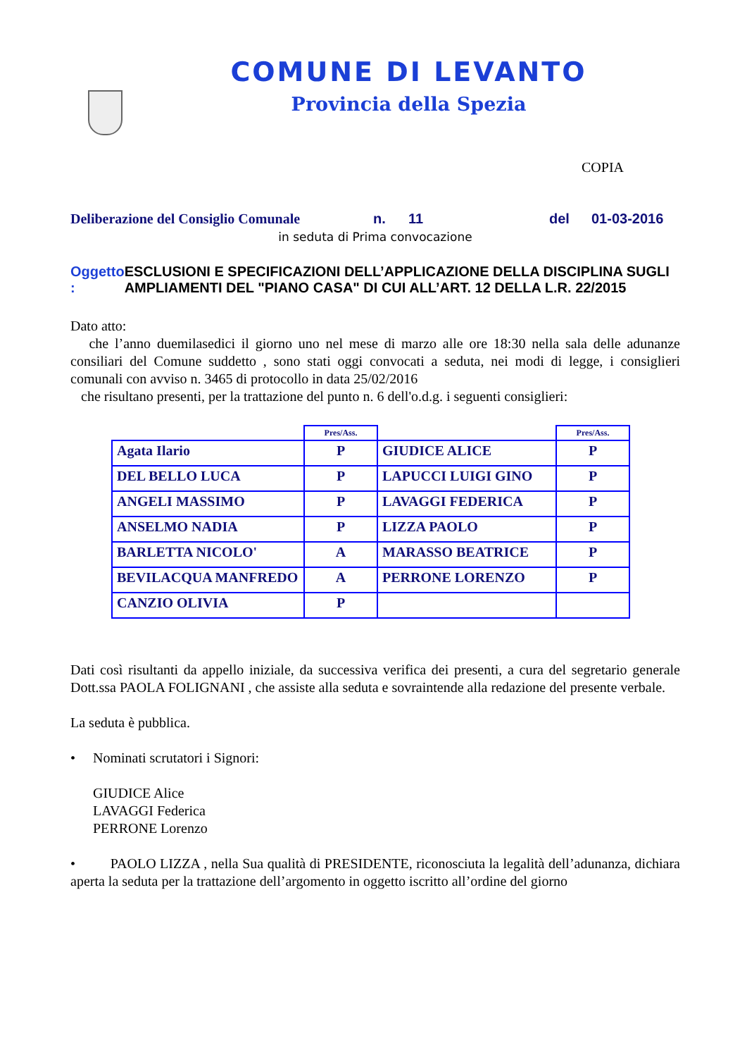COMUNE DI LEVANTO
Provincia della Spezia
COPIA
Deliberazione del Consiglio Comunale n. 11 del 01-03-2016
in seduta di Prima convocazione
Oggetto : ESCLUSIONI E SPECIFICAZIONI DELL’APPLICAZIONE DELLA DISCIPLINA SUGLI AMPLIAMENTI DEL "PIANO CASA" DI CUI ALL’ART. 12 DELLA L.R. 22/2015
Dato atto:
che l’anno duemilasedici il giorno uno nel mese di marzo alle ore 18:30 nella sala delle adunanze consiliari del Comune suddetto , sono stati oggi convocati a seduta, nei modi di legge, i consiglieri comunali con avviso n. 3465 di protocollo in data 25/02/2016
che risultano presenti, per la trattazione del punto n. 6 dell'o.d.g. i seguenti consiglieri:
| | Pres/Ass. | | Pres/Ass. |
| --- | --- | --- | --- |
| Agata Ilario | P | GIUDICE ALICE | P |
| DEL BELLO LUCA | P | LAPUCCI LUIGI GINO | P |
| ANGELI MASSIMO | P | LAVAGGI FEDERICA | P |
| ANSELMO NADIA | P | LIZZA PAOLO | P |
| BARLETTA NICOLO' | A | MARASSO BEATRICE | P |
| BEVILACQUA MANFREDO | A | PERRONE LORENZO | P |
| CANZIO OLIVIA | P | | |
Dati così risultanti da appello iniziale, da successiva verifica dei presenti, a cura del segretario generale Dott.ssa PAOLA FOLIGNANI , che assiste alla seduta e sovraintende alla redazione del presente verbale.
La seduta è pubblica.
• Nominati scrutatori i Signori:
GIUDICE Alice
LAVAGGI Federica
PERRONE Lorenzo
• PAOLO LIZZA , nella Sua qualità di PRESIDENTE, riconosciuta la legalità dell’adunanza, dichiara aperta la seduta per la trattazione dell’argomento in oggetto iscritto all’ordine del giorno